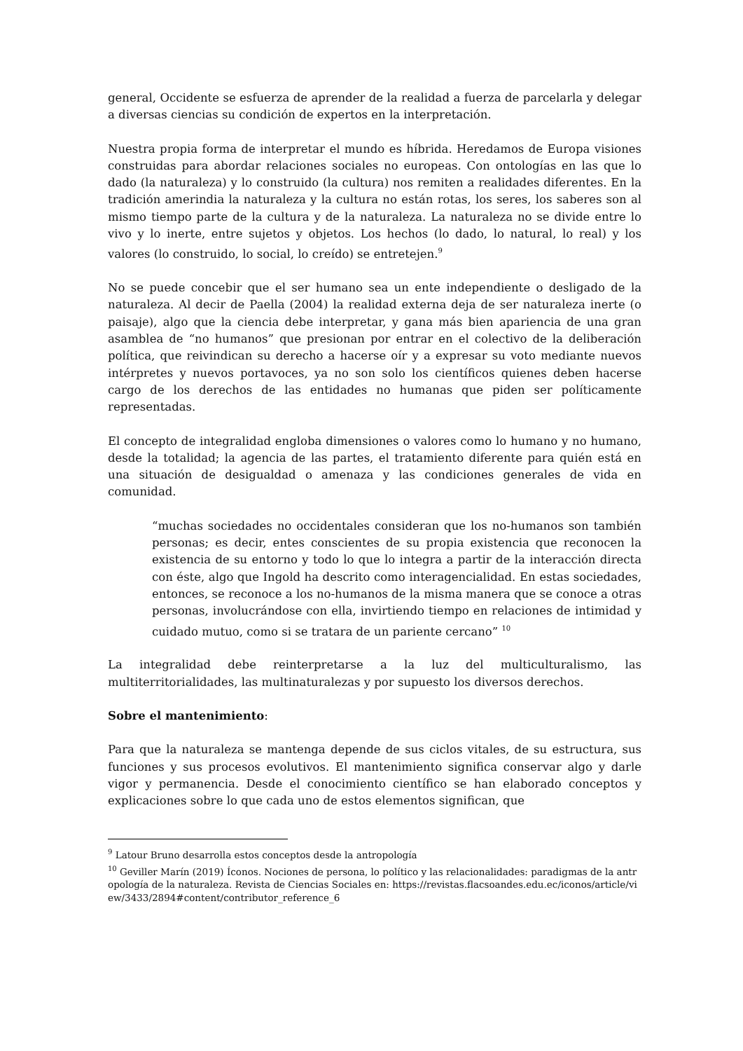general, Occidente se esfuerza de aprender de la realidad a fuerza de parcelarla y delegar a diversas ciencias su condición de expertos en la interpretación.
Nuestra propia forma de interpretar el mundo es híbrida. Heredamos de Europa visiones construidas para abordar relaciones sociales no europeas. Con ontologías en las que lo dado (la naturaleza) y lo construido (la cultura) nos remiten a realidades diferentes. En la tradición amerindia la naturaleza y la cultura no están rotas, los seres, los saberes son al mismo tiempo parte de la cultura y de la naturaleza. La naturaleza no se divide entre lo vivo y lo inerte, entre sujetos y objetos. Los hechos (lo dado, lo natural, lo real) y los valores (lo construido, lo social, lo creído) se entretejen.<sup>9</sup>
No se puede concebir que el ser humano sea un ente independiente o desligado de la naturaleza. Al decir de Paella (2004) la realidad externa deja de ser naturaleza inerte (o paisaje), algo que la ciencia debe interpretar, y gana más bien apariencia de una gran asamblea de “no humanos” que presionan por entrar en el colectivo de la deliberación política, que reivindican su derecho a hacerse oír y a expresar su voto mediante nuevos intérpretes y nuevos portavoces, ya no son solo los científicos quienes deben hacerse cargo de los derechos de las entidades no humanas que piden ser políticamente representadas.
El concepto de integralidad engloba dimensiones o valores como lo humano y no humano, desde la totalidad; la agencia de las partes, el tratamiento diferente para quién está en una situación de desigualdad o amenaza y las condiciones generales de vida en comunidad.
“muchas sociedades no occidentales consideran que los no-humanos son también personas; es decir, entes conscientes de su propia existencia que reconocen la existencia de su entorno y todo lo que lo integra a partir de la interacción directa con éste, algo que Ingold ha descrito como interagencialidad. En estas sociedades, entonces, se reconoce a los no-humanos de la misma manera que se conoce a otras personas, involucrándose con ella, invirtiendo tiempo en relaciones de intimidad y cuidado mutuo, como si se tratara de un pariente cercano” <sup>10</sup>
La integralidad debe reinterpretarse a la luz del multiculturalismo, las multiterritorialidades, las multinaturalezas y por supuesto los diversos derechos.
Sobre el mantenimiento:
Para que la naturaleza se mantenga depende de sus ciclos vitales, de su estructura, sus funciones y sus procesos evolutivos. El mantenimiento significa conservar algo y darle vigor y permanencia. Desde el conocimiento científico se han elaborado conceptos y explicaciones sobre lo que cada uno de estos elementos significan, que
<sup>9</sup> Latour Bruno desarrolla estos conceptos desde la antropología
<sup>10</sup> Geviller Marín (2019) Íconos. Nociones de persona, lo político y las relacionalidades: paradigmas de la antropología de la naturaleza. Revista de Ciencias Sociales en: https://revistas.flacsoandes.edu.ec/iconos/article/view/3433/2894#content/contributor_reference_6